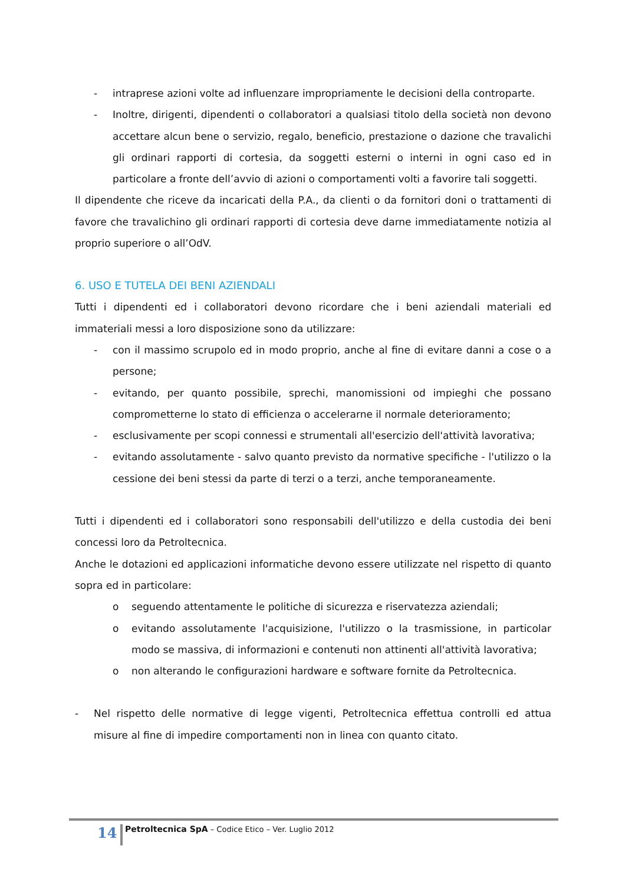- intraprese azioni volte ad influenzare impropriamente le decisioni della controparte.
- Inoltre, dirigenti, dipendenti o collaboratori a qualsiasi titolo della società non devono accettare alcun bene o servizio, regalo, beneficio, prestazione o dazione che travalichi gli ordinari rapporti di cortesia, da soggetti esterni o interni in ogni caso ed in particolare a fronte dell’avvio di azioni o comportamenti volti a favorire tali soggetti.
Il dipendente che riceve da incaricati della P.A., da clienti o da fornitori doni o trattamenti di favore che travalichino gli ordinari rapporti di cortesia deve darne immediatamente notizia al proprio superiore o all’OdV.
6. USO E TUTELA DEI BENI AZIENDALI
Tutti i dipendenti ed i collaboratori devono ricordare che i beni aziendali materiali ed immateriali messi a loro disposizione sono da utilizzare:
- con il massimo scrupolo ed in modo proprio, anche al fine di evitare danni a cose o a persone;
- evitando, per quanto possibile, sprechi, manomissioni od impieghi che possano comprometterne lo stato di efficienza o accelerarne il normale deterioramento;
- esclusivamente per scopi connessi e strumentali all'esercizio dell'attività lavorativa;
- evitando assolutamente - salvo quanto previsto da normative specifiche - l'utilizzo o la cessione dei beni stessi da parte di terzi o a terzi, anche temporaneamente.
Tutti i dipendenti ed i collaboratori sono responsabili dell'utilizzo e della custodia dei beni concessi loro da Petroltecnica.
Anche le dotazioni ed applicazioni informatiche devono essere utilizzate nel rispetto di quanto sopra ed in particolare:
o seguendo attentamente le politiche di sicurezza e riservatezza aziendali;
o evitando assolutamente l'acquisizione, l'utilizzo o la trasmissione, in particolar modo se massiva, di informazioni e contenuti non attinenti all'attività lavorativa;
o non alterando le configurazioni hardware e software fornite da Petroltecnica.
- Nel rispetto delle normative di legge vigenti, Petroltecnica effettua controlli ed attua misure al fine di impedire comportamenti non in linea con quanto citato.
14
Petroltecnica SpA – Codice Etico – Ver. Luglio 2012